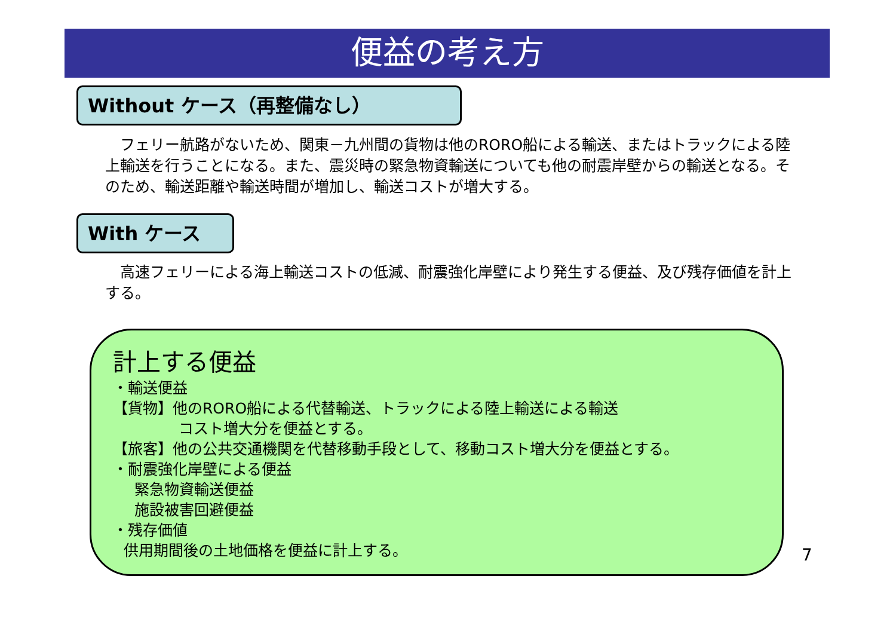便益の考え方
Without ケース（再整備なし）
　フェリー航路がないため、関東－九州間の貨物は他のRORO船による輸送、またはトラックによる陸上輸送を行うことになる。また、震災時の緊急物資輸送についても他の耐震岸壁からの輸送となる。そのため、輸送距離や輸送時間が増加し、輸送コストが増大する。
With ケース
　高速フェリーによる海上輸送コストの低減、耐震強化岸壁により発生する便益、及び残存価値を計上する。
計上する便益
・輸送便益
【貨物】他のRORO船による代替輸送、トラックによる陸上輸送による輸送
コスト増大分を便益とする。
【旅客】他の公共交通機関を代替移動手段として、移動コスト増大分を便益とする。
・耐震強化岸壁による便益
緊急物資輸送便益
施設被害回避便益
・残存価値
供用期間後の土地価格を便益に計上する。
7